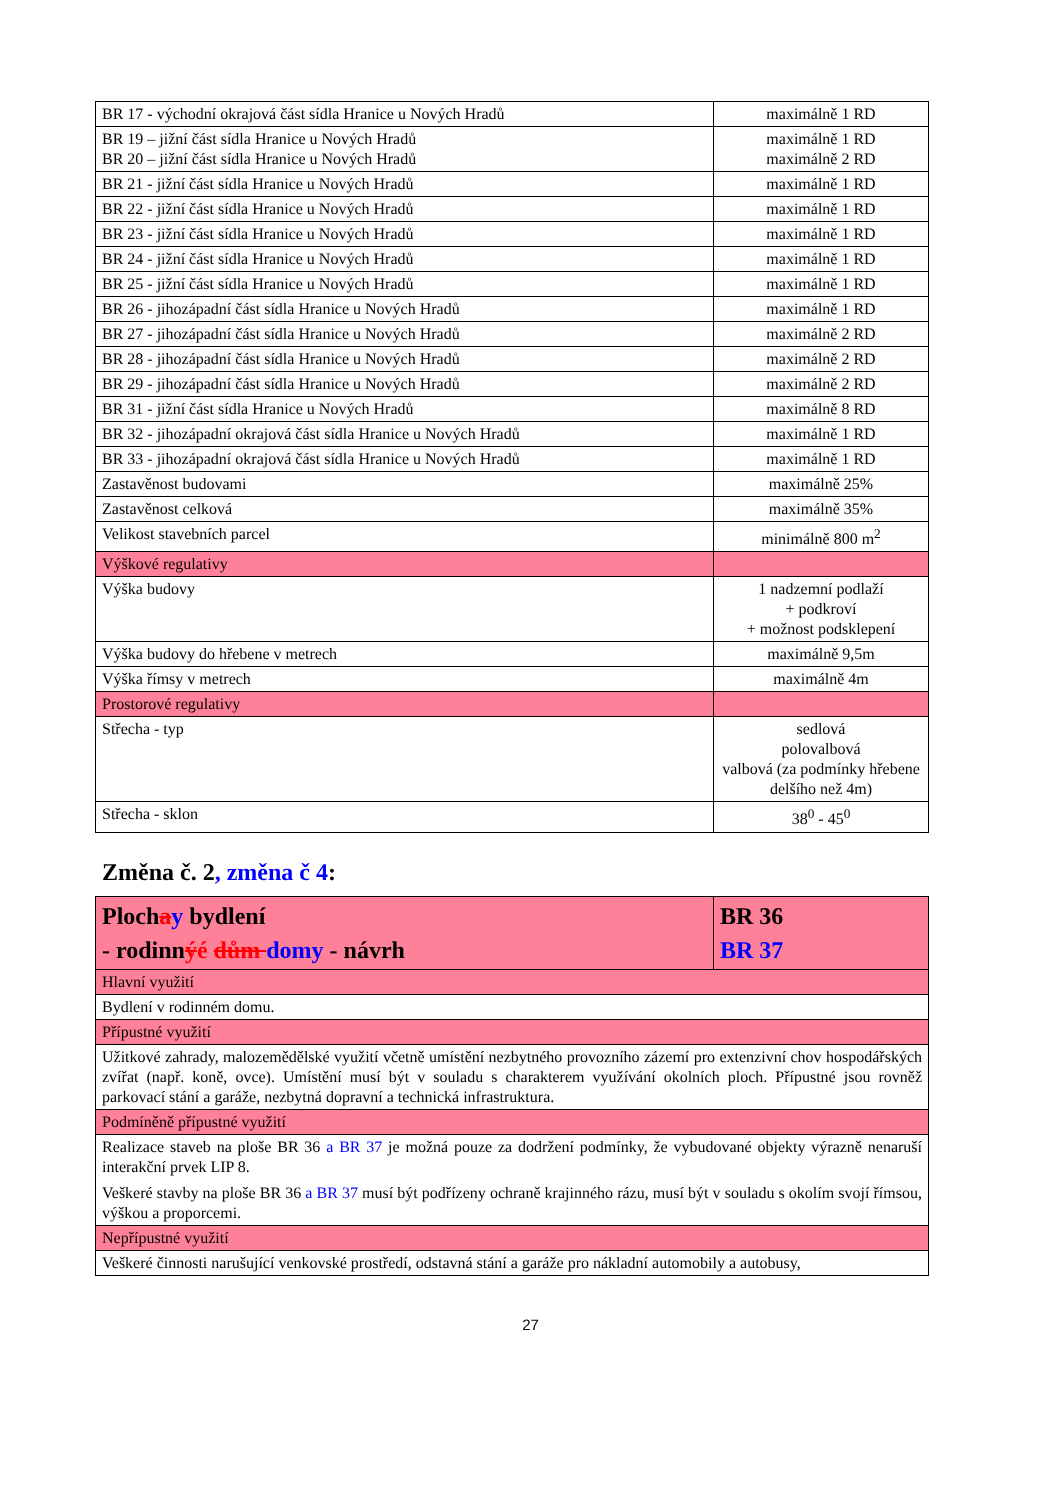| BR 17 - východní okrajová část sídla Hranice u Nových Hradů | maximálně 1 RD |
| BR 19 – jižní část sídla Hranice u Nových Hradů BR 20 – jižní část sídla Hranice u Nových Hradů | maximálně 1 RD maximálně 2 RD |
| BR 21 - jižní část sídla Hranice u Nových Hradů | maximálně 1 RD |
| BR 22 - jižní část sídla Hranice u Nových Hradů | maximálně 1 RD |
| BR 23 - jižní část sídla Hranice u Nových Hradů | maximálně 1 RD |
| BR 24 - jižní část sídla Hranice u Nových Hradů | maximálně 1 RD |
| BR 25 - jižní část sídla Hranice u Nových Hradů | maximálně 1 RD |
| BR 26 - jihozápadní část sídla Hranice u Nových Hradů | maximálně 1 RD |
| BR 27 - jihozápadní část sídla Hranice u Nových Hradů | maximálně 2 RD |
| BR 28 - jihozápadní část sídla Hranice u Nových Hradů | maximálně 2 RD |
| BR 29 - jihozápadní část sídla Hranice u Nových Hradů | maximálně 2 RD |
| BR 31 - jižní část sídla Hranice u Nových Hradů | maximálně 8 RD |
| BR 32 - jihozápadní okrajová část sídla Hranice u Nových Hradů | maximálně 1 RD |
| BR 33 - jihozápadní okrajová část sídla Hranice u Nových Hradů | maximálně 1 RD |
| Zastavěnost budovami | maximálně 25% |
| Zastavěnost celková | maximálně 35% |
| Velikost stavebních parcel | minimálně 800 m<sup>2</sup> |
| Výškové regulativy | |
| Výška budovy | 1 nadzemní podlaží + podkroví + možnost podsklepení |
| Výška budovy do hřebene v metrech | maximálně 9,5m |
| Výška římsy v metrech | maximálně 4m |
| Prostorové regulativy | |
| Střecha - typ | sedlová polovalbová valbová (za podmínky hřebene delšího než 4m) |
| Střecha - sklon | 38<sup>0</sup> - 45<sup>0</sup> |
Změna č. 2, změna č 4:
| Ploch a y bydlení - rodinn ý é dům domy - návrh | BR 36 BR 37 |
| Hlavní využití | |
| Bydlení v rodinném domu. | |
| Přípustné využití | |
| Užitkové zahrady, malozemědělské využití včetně umístění nezbytného provozního zázemí pro extenzivní chov hospodářských zvířat (např. koně, ovce). Umístění musí být v souladu s charakterem využívání okolních ploch. Přípustné jsou rovněž parkovací stání a garáže, nezbytná dopravní a technická infrastruktura. | |
| Podmíněně přípustné využití | |
| Realizace staveb na ploše BR 36 a BR 37 je možná pouze za dodržení podmínky, že vybudované objekty výrazně nenaruší interakční prvek LIP 8. Veškeré stavby na ploše BR 36 a BR 37 musí být podřízeny ochraně krajinného rázu, musí být v souladu s okolím svojí římsou, výškou a proporcemi. | |
| Nepřípustné využití | |
| Veškeré činnosti narušující venkovské prostředí, odstavná stání a garáže pro nákladní automobily a autobusy, | |
27